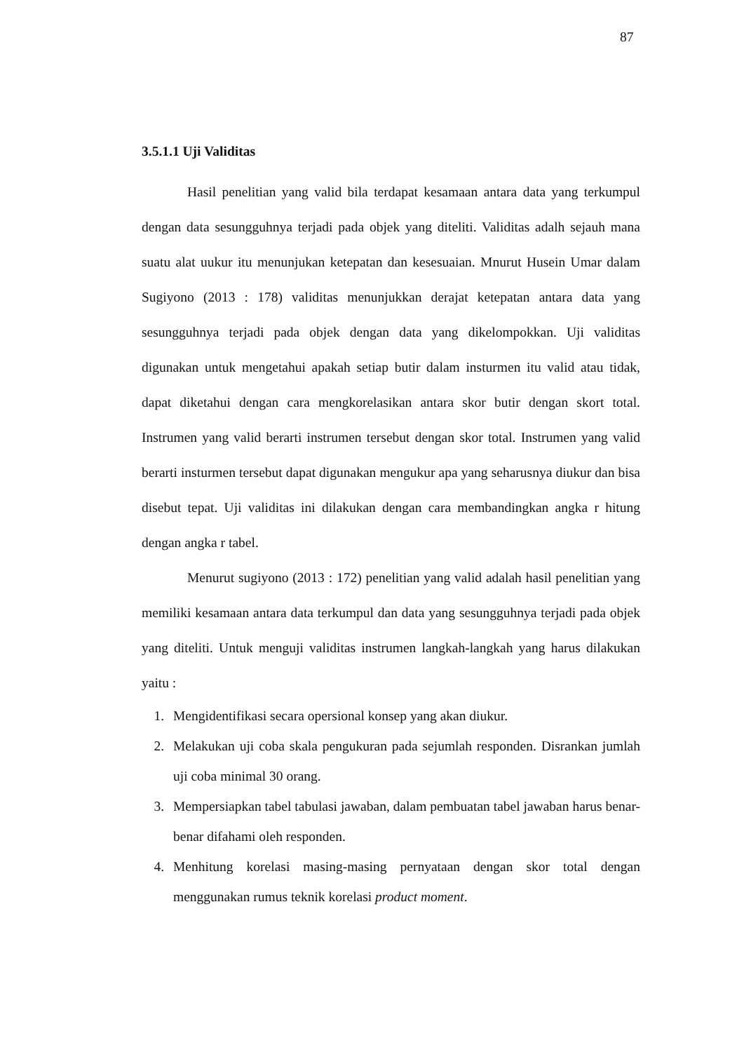87
3.5.1.1 Uji Validitas
Hasil penelitian yang valid bila terdapat kesamaan antara data yang terkumpul dengan data sesungguhnya terjadi pada objek yang diteliti. Validitas adalh sejauh mana suatu alat uukur itu menunjukan ketepatan dan kesesuaian. Mnurut Husein Umar dalam Sugiyono (2013 : 178) validitas menunjukkan derajat ketepatan antara data yang sesungguhnya terjadi pada objek dengan data yang dikelompokkan. Uji validitas digunakan untuk mengetahui apakah setiap butir dalam insturmen itu valid atau tidak, dapat diketahui dengan cara mengkorelasikan antara skor butir dengan skort total. Instrumen yang valid berarti instrumen tersebut dengan skor total. Instrumen yang valid berarti insturmen tersebut dapat digunakan mengukur apa yang seharusnya diukur dan bisa disebut tepat. Uji validitas ini dilakukan dengan cara membandingkan angka r hitung dengan angka r tabel.
Menurut sugiyono (2013 : 172) penelitian yang valid adalah hasil penelitian yang memiliki kesamaan antara data terkumpul dan data yang sesungguhnya terjadi pada objek yang diteliti. Untuk menguji validitas instrumen langkah-langkah yang harus dilakukan yaitu :
1. Mengidentifikasi secara opersional konsep yang akan diukur.
2. Melakukan uji coba skala pengukuran pada sejumlah responden. Disrankan jumlah uji coba minimal 30 orang.
3. Mempersiapkan tabel tabulasi jawaban, dalam pembuatan tabel jawaban harus benar-benar difahami oleh responden.
4. Menhitung korelasi masing-masing pernyataan dengan skor total dengan menggunakan rumus teknik korelasi product moment.